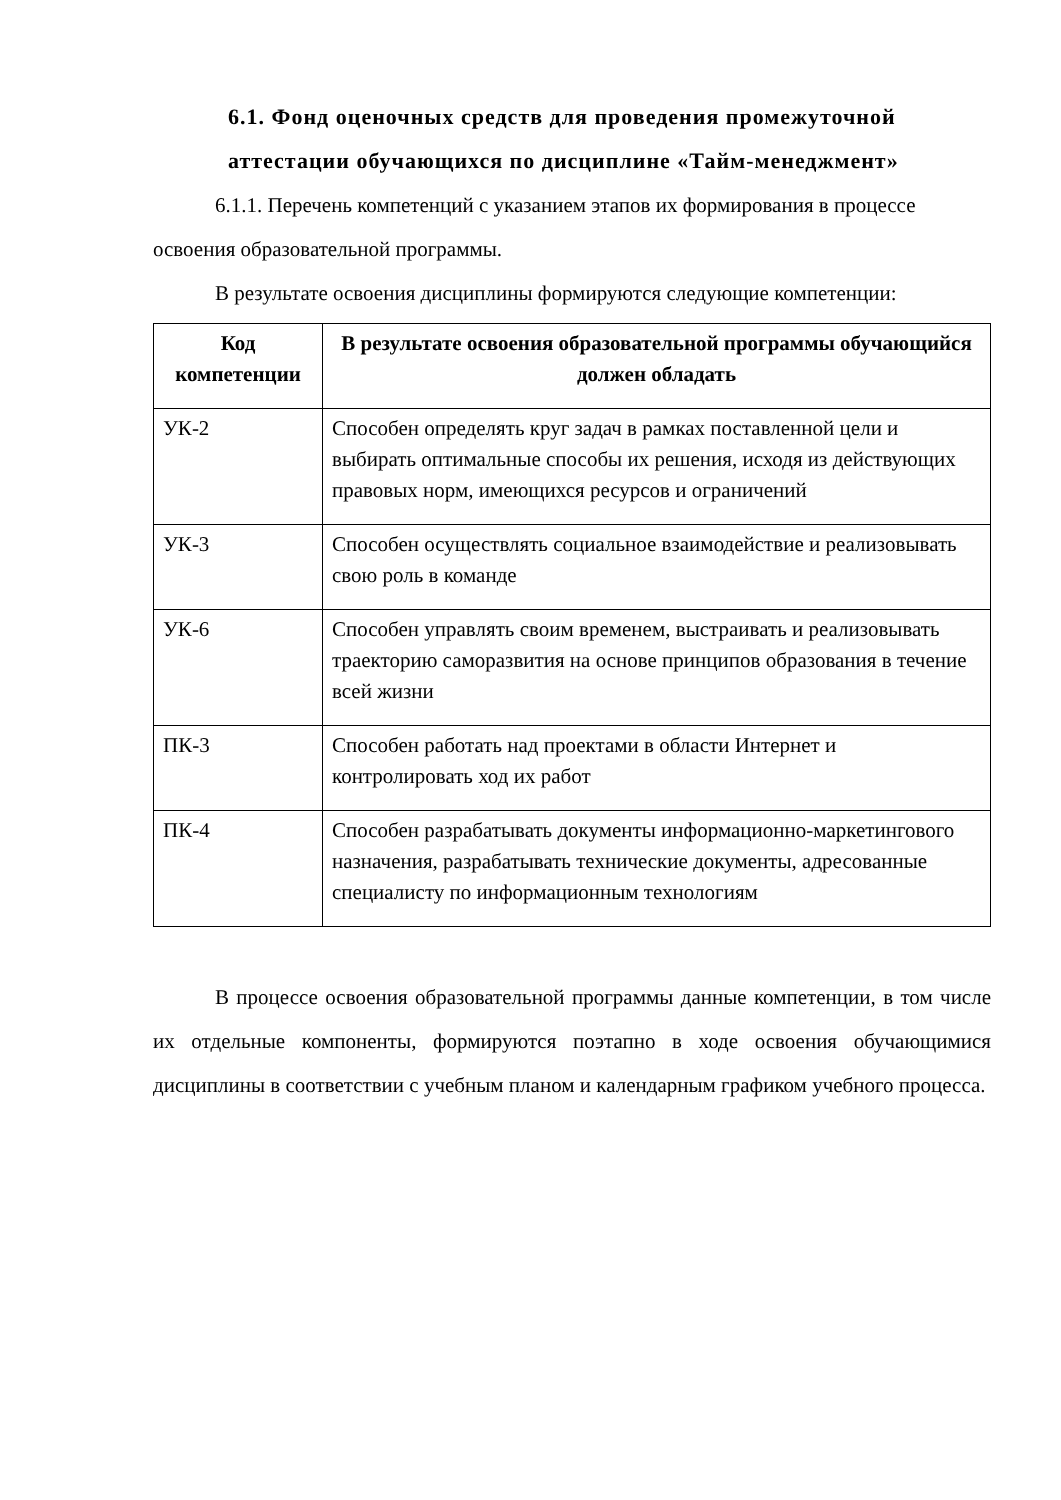6.1. Фонд оценочных средств для проведения промежуточной аттестации обучающихся по дисциплине «Тайм-менеджмент»
6.1.1. Перечень компетенций с указанием этапов их формирования в процессе освоения образовательной программы.
В результате освоения дисциплины формируются следующие компетенции:
| Код компетенции | В результате освоения образовательной программы обучающийся должен обладать |
| --- | --- |
| УК-2 | Способен определять круг задач в рамках поставленной цели и выбирать оптимальные способы их решения, исходя из действующих правовых норм, имеющихся ресурсов и ограничений |
| УК-3 | Способен осуществлять социальное взаимодействие и реализовывать свою роль в команде |
| УК-6 | Способен управлять своим временем, выстраивать и реализовывать траекторию саморазвития на основе принципов образования в течение всей жизни |
| ПК-3 | Способен работать над проектами в области Интернет и контролировать ход их работ |
| ПК-4 | Способен разрабатывать документы информационно-маркетингового назначения, разрабатывать технические документы, адресованные специалисту по информационным технологиям |
В процессе освоения образовательной программы данные компетенции, в том числе их отдельные компоненты, формируются поэтапно в ходе освоения обучающимися дисциплины в соответствии с учебным планом и календарным графиком учебного процесса.